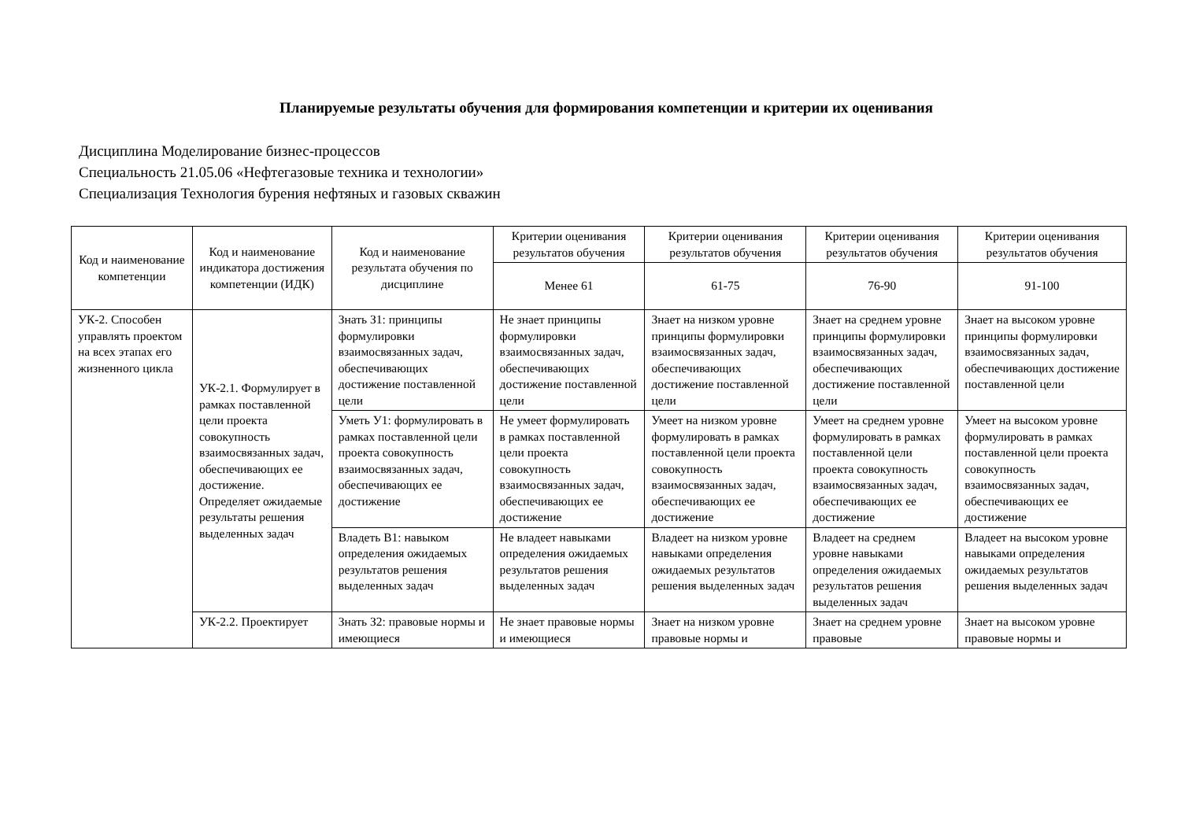Планируемые результаты обучения для формирования компетенции и критерии их оценивания
Дисциплина Моделирование бизнес-процессов
Специальность 21.05.06 «Нефтегазовые техника и технологии»
Специализация Технология бурения нефтяных и газовых скважин
| Код и наименование компетенции | Код и наименование индикатора достижения компетенции (ИДК) | Код и наименование результата обучения по дисциплине | Критерии оценивания результатов обучения | Критерии оценивания результатов обучения | Критерии оценивания результатов обучения | Критерии оценивания результатов обучения |
| --- | --- | --- | --- | --- | --- | --- |
| | | | Менее 61 | 61-75 | 76-90 | 91-100 |
| УК-2. Способен управлять проектом на всех этапах его жизненного цикла | УК-2.1. Формулирует в рамках поставленной цели проекта совокупность взаимосвязанных задач, обеспечивающих ее достижение. Определяет ожидаемые результаты решения выделенных задач | Знать З1: принципы формулировки взаимосвязанных задач, обеспечивающих достижение поставленной цели | Не знает принципы формулировки взаимосвязанных задач, обеспечивающих достижение поставленной цели | Знает на низком уровне принципы формулировки взаимосвязанных задач, обеспечивающих достижение поставленной цели | Знает на среднем уровне принципы формулировки взаимосвязанных задач, обеспечивающих достижение поставленной цели | Знает на высоком уровне принципы формулировки взаимосвязанных задач, обеспечивающих достижение поставленной цели |
| | | Уметь У1: формулировать в рамках поставленной цели проекта совокупность взаимосвязанных задач, обеспечивающих ее достижение | Не умеет формулировать в рамках поставленной цели проекта совокупность взаимосвязанных задач, обеспечивающих ее достижение | Умеет на низком уровне формулировать в рамках поставленной цели проекта совокупность взаимосвязанных задач, обеспечивающих ее достижение | Умеет на среднем уровне формулировать в рамках поставленной цели проекта совокупность взаимосвязанных задач, обеспечивающих ее достижение | Умеет на высоком уровне формулировать в рамках поставленной цели проекта совокупность взаимосвязанных задач, обеспечивающих ее достижение |
| | | Владеть В1: навыком определения ожидаемых результатов решения выделенных задач | Не владеет навыками определения ожидаемых результатов решения выделенных задач | Владеет на низком уровне навыками определения ожидаемых результатов решения выделенных задач | Владеет на среднем уровне навыками определения ожидаемых результатов решения выделенных задач | Владеет на высоком уровне навыками определения ожидаемых результатов решения выделенных задач |
| | УК-2.2. Проектирует | Знать З2: правовые нормы и имеющиеся | Не знает правовые нормы и имеющиеся | Знает на низком уровне правовые нормы и | Знает на среднем уровне правовые | Знает на высоком уровне правовые нормы и |